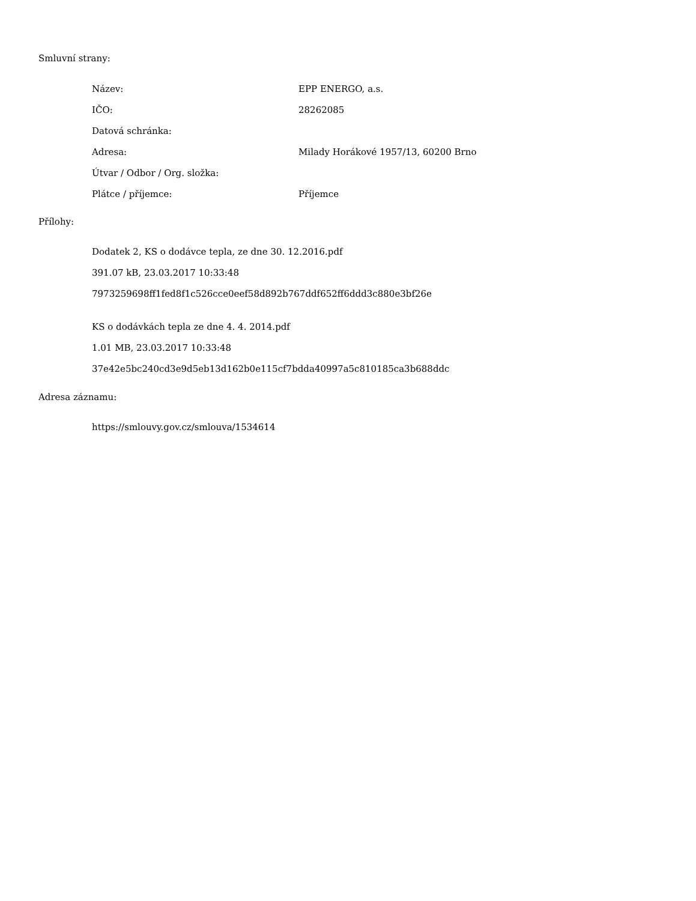Smluvní strany:
| Název: | EPP ENERGO, a.s. |
| IČO: | 28262085 |
| Datová schránka: | |
| Adresa: | Milady Horákové 1957/13, 60200 Brno |
| Útvar / Odbor / Org. složka: | |
| Plátce / příjemce: | Příjemce |
Přílohy:
Dodatek 2, KS o dodávce tepla, ze dne 30. 12.2016.pdf
391.07 kB, 23.03.2017 10:33:48
7973259698ff1fed8f1c526cce0eef58d892b767ddf652ff6ddd3c880e3bf26e
KS o dodávkách tepla ze dne 4. 4. 2014.pdf
1.01 MB, 23.03.2017 10:33:48
37e42e5bc240cd3e9d5eb13d162b0e115cf7bdda40997a5c810185ca3b688ddc
Adresa záznamu:
https://smlouvy.gov.cz/smlouva/1534614